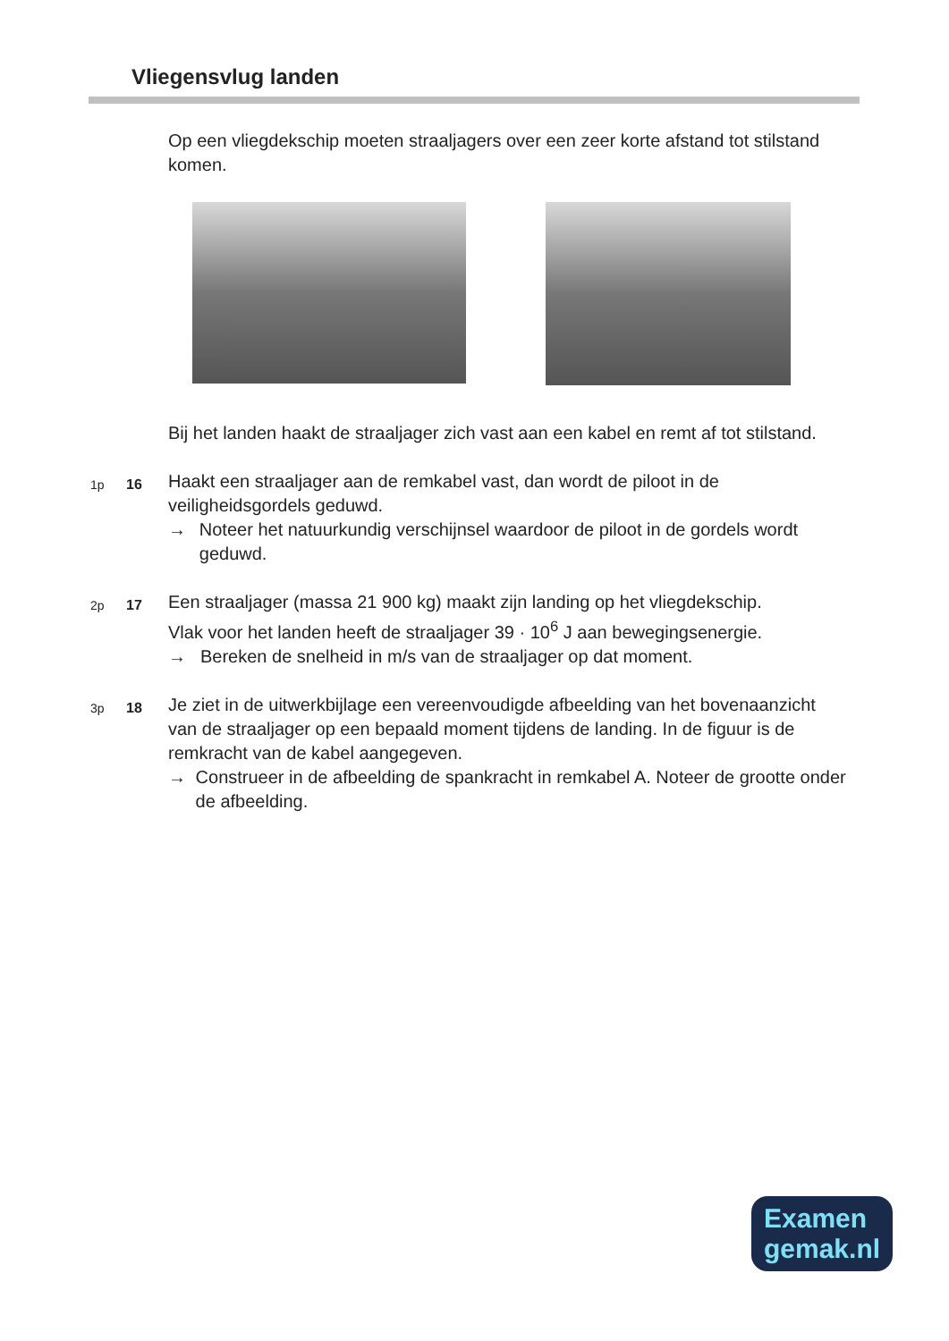Vliegensvlug landen
Op een vliegdekschip moeten straaljagers over een zeer korte afstand tot stilstand komen.
Bij het landen haakt de straaljager zich vast aan een kabel en remt af tot stilstand.
1p 16
Haakt een straaljager aan de remkabel vast, dan wordt de piloot in de veiligheidsgordels geduwd.
→ Noteer het natuurkundig verschijnsel waardoor de piloot in de gordels wordt geduwd.
2p 17
Een straaljager (massa 21 900 kg) maakt zijn landing op het vliegdekschip.
Vlak voor het landen heeft de straaljager 39 · 10<sup>6</sup> J aan bewegingsenergie.
→ Bereken de snelheid in m/s van de straaljager op dat moment.
3p 18
Je ziet in de uitwerkbijlage een vereenvoudigde afbeelding van het bovenaanzicht van de straaljager op een bepaald moment tijdens de landing. In de figuur is de remkracht van de kabel aangegeven.
→ Construeer in de afbeelding de spankracht in remkabel A. Noteer de grootte onder de afbeelding.
Examen
gemak.nl